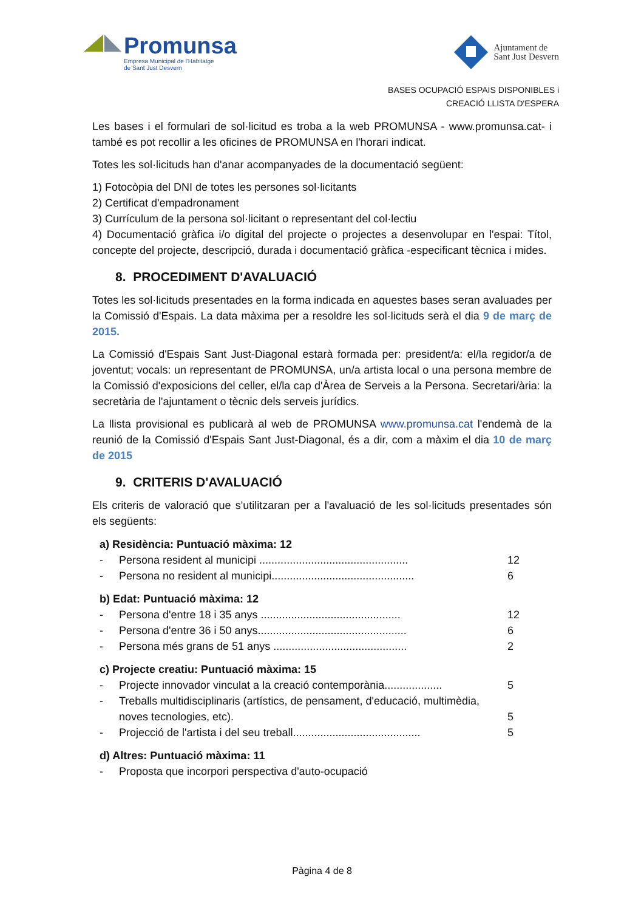Promunsa
Empresa Municipal de l'Habitatge
de Sant Just Desvern
Ajuntament de
Sant Just Desvern
BASES OCUPACIÓ ESPAIS DISPONIBLES i
CREACIÓ LLISTA D'ESPERA
Les bases i el formulari de sol·licitud es troba a la web PROMUNSA - www.promunsa.cat- i també es pot recollir a les oficines de PROMUNSA en l'horari indicat.
Totes les sol·licituds han d'anar acompanyades de la documentació següent:
1) Fotocòpia del DNI de totes les persones sol·licitants
2) Certificat d'empadronament
3) Currículum de la persona sol·licitant o representant del col·lectiu
4) Documentació gràfica i/o digital del projecte o projectes a desenvolupar en l'espai: Títol, concepte del projecte, descripció, durada i documentació gràfica -especificant tècnica i mides.
8. PROCEDIMENT D'AVALUACIÓ
Totes les sol·licituds presentades en la forma indicada en aquestes bases seran avaluades per la Comissió d'Espais. La data màxima per a resoldre les sol·licituds serà el dia 9 de març de 2015.
La Comissió d'Espais Sant Just-Diagonal estarà formada per: president/a: el/la regidor/a de joventut; vocals: un representant de PROMUNSA, un/a artista local o una persona membre de la Comissió d'exposicions del celler, el/la cap d'Àrea de Serveis a la Persona. Secretari/ària: la secretària de l'ajuntament o tècnic dels serveis jurídics.
La llista provisional es publicarà al web de PROMUNSA www.promunsa.cat l'endemà de la reunió de la Comissió d'Espais Sant Just-Diagonal, és a dir, com a màxim el dia 10 de març de 2015
9. CRITERIS D'AVALUACIÓ
Els criteris de valoració que s'utilitzaran per a l'avaluació de les sol·licituds presentades són els següents:
a) Residència: Puntuació màxima: 12
- Persona resident al municipi ................................................. 12
- Persona no resident al municipi............................................... 6
b) Edat: Puntuació màxima: 12
- Persona d'entre 18 i 35 anys .............................................. 12
- Persona d'entre 36 i 50 anys................................................. 6
- Persona més grans de 51 anys ............................................ 2
c) Projecte creatiu: Puntuació màxima: 15
- Projecte innovador vinculat a la creació contemporània................... 5
- Treballs multidisciplinaris (artístics, de pensament, d'educació, multimèdia, noves tecnologies, etc).
5
- Projecció de l'artista i del seu treball.......................................... 5
d) Altres: Puntuació màxima: 11
- Proposta que incorpori perspectiva d'auto-ocupació
Pàgina 4 de 8